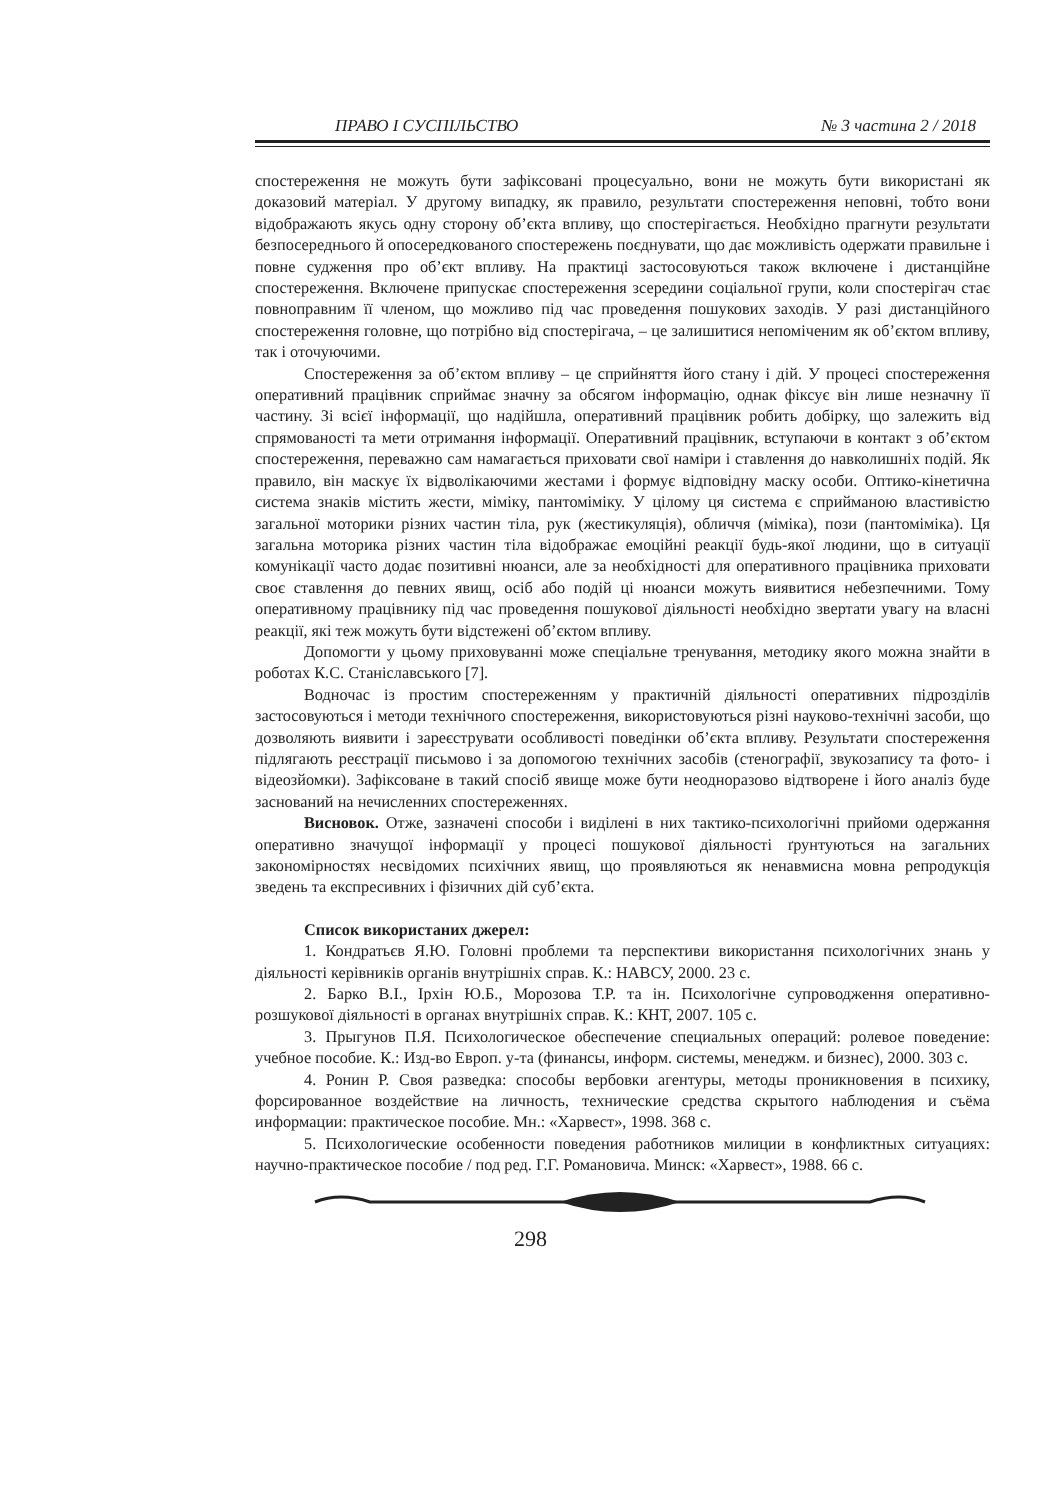ПРАВО І СУСПІЛЬСТВО № 3 частина 2 / 2018
спостереження не можуть бути зафіксовані процесуально, вони не можуть бути використані як доказовий матеріал. У другому випадку, як правило, результати спостереження неповні, тобто вони відображають якусь одну сторону об’єкта впливу, що спостерігається. Необхідно прагнути результати безпосереднього й опосередкованого спостережень поєднувати, що дає можливість одержати правильне і повне судження про об’єкт впливу. На практиці застосовуються також включене і дистанційне спостереження. Включене припускає спостереження зсередини соціальної групи, коли спостерігач стає повноправним її членом, що можливо під час проведення пошукових заходів. У разі дистанційного спостереження головне, що потрібно від спостерігача, – це залишитися непоміченим як об’єктом впливу, так і оточуючими.
Спостереження за об’єктом впливу – це сприйняття його стану і дій. У процесі спостереження оперативний працівник сприймає значну за обсягом інформацію, однак фіксує він лише незначну її частину. Зі всієї інформації, що надійшла, оперативний працівник робить добірку, що залежить від спрямованості та мети отримання інформації. Оперативний працівник, вступаючи в контакт з об’єктом спостереження, переважно сам намагається приховати свої наміри і ставлення до навколишніх подій. Як правило, він маскує їх відволікаючими жестами і формує відповідну маску особи. Оптико-кінетична система знаків містить жести, міміку, пантоміміку. У цілому ця система є сприйманою властивістю загальної моторики різних частин тіла, рук (жестикуляція), обличчя (міміка), пози (пантоміміка). Ця загальна моторика різних частин тіла відображає емоційні реакції будь-якої людини, що в ситуації комунікації часто додає позитивні нюанси, але за необхідності для оперативного працівника приховати своє ставлення до певних явищ, осіб або подій ці нюанси можуть виявитися небезпечними. Тому оперативному працівнику під час проведення пошукової діяльності необхідно звертати увагу на власні реакції, які теж можуть бути відстежені об’єктом впливу.
Допомогти у цьому приховуванні може спеціальне тренування, методику якого можна знайти в роботах К.С. Станіславського [7].
Водночас із простим спостереженням у практичній діяльності оперативних підрозділів застосовуються і методи технічного спостереження, використовуються різні науково-технічні засоби, що дозволяють виявити і зареєструвати особливості поведінки об’єкта впливу. Результати спостереження підлягають реєстрації письмово і за допомогою технічних засобів (стенографії, звукозапису та фото- і відеозйомки). Зафіксоване в такий спосіб явище може бути неодноразово відтворене і його аналіз буде заснований на нечисленних спостереженнях.
Висновок. Отже, зазначені способи і виділені в них тактико-психологічні прийоми одержання оперативно значущої інформації у процесі пошукової діяльності ґрунтуються на загальних закономірностях несвідомих психічних явищ, що проявляються як ненавмисна мовна репродукція зведень та експресивних і фізичних дій суб’єкта.
Список використаних джерел:
1. Кондратьєв Я.Ю. Головні проблеми та перспективи використання психологічних знань у діяльності керівників органів внутрішніх справ. К.: НАВСУ, 2000. 23 с.
2. Барко В.І., Ірхін Ю.Б., Морозова Т.Р. та ін. Психологічне супроводження оперативно-розшукової діяльності в органах внутрішніх справ. К.: КНТ, 2007. 105 с.
3. Прыгунов П.Я. Психологическое обеспечение специальных операций: ролевое поведение: учебное пособие. К.: Изд-во Европ. у-та (финансы, информ. системы, менеджм. и бизнес), 2000. 303 с.
4. Ронин Р. Своя разведка: способы вербовки агентуры, методы проникновения в психику, форсированное воздействие на личность, технические средства скрытого наблюдения и съёма информации: практическое пособие. Мн.: «Харвест», 1998. 368 с.
5. Психологические особенности поведения работников милиции в конфликтных ситуациях: научно-практическое пособие / под ред. Г.Г. Романовича. Минск: «Харвест», 1988. 66 с.
298